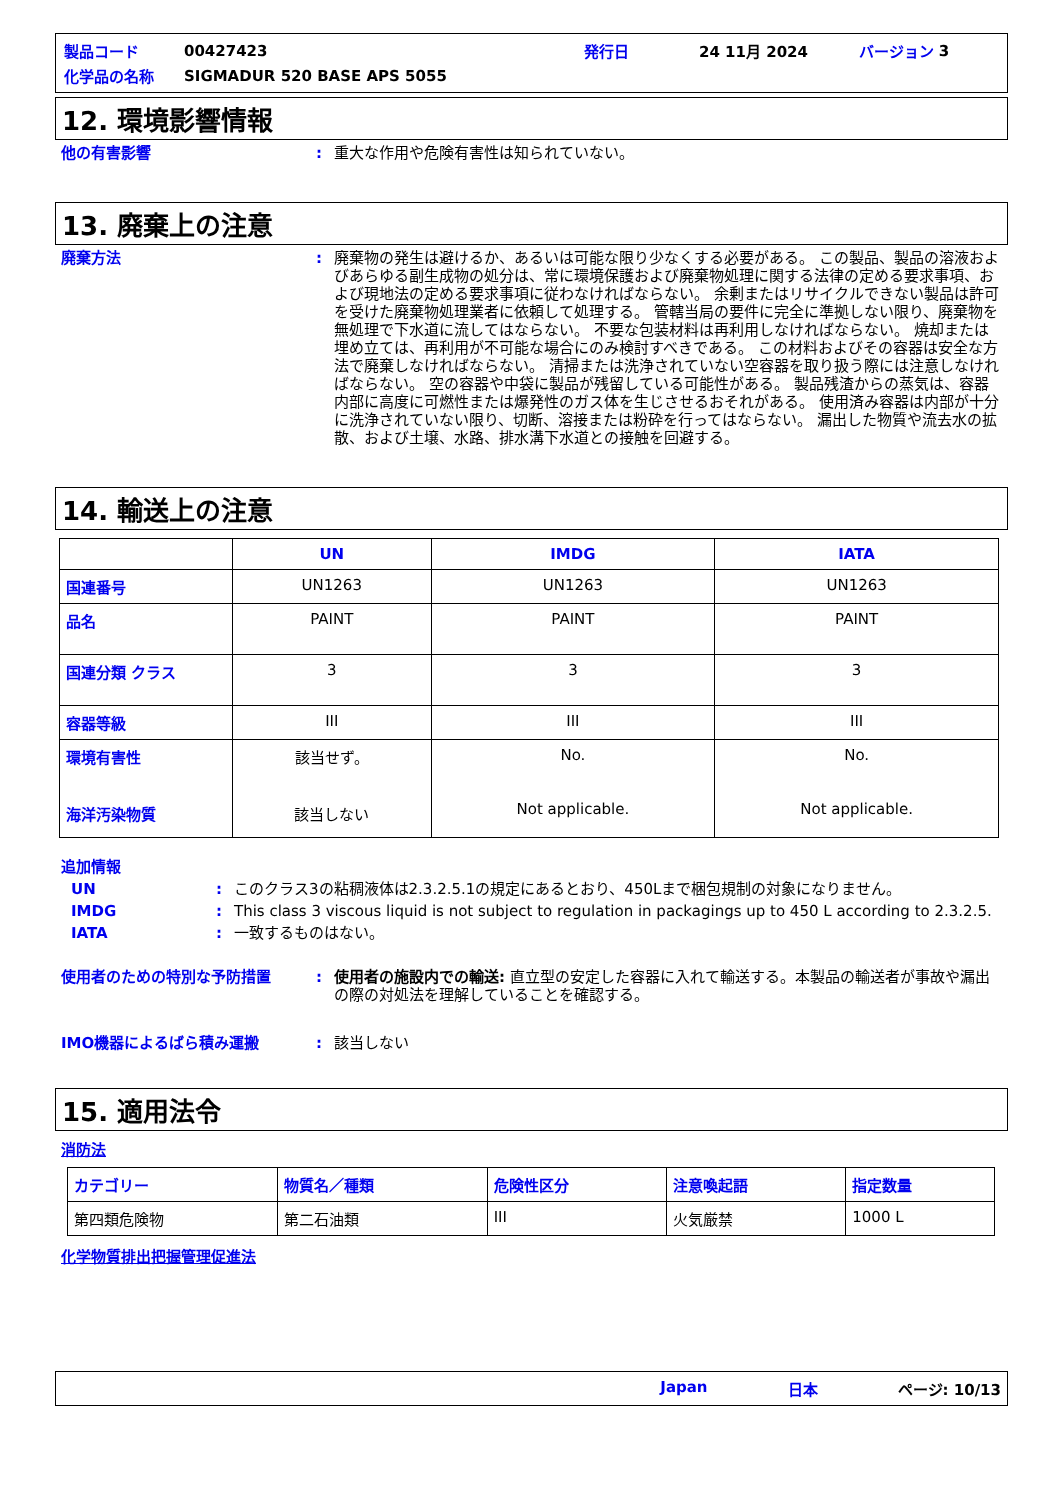製品コード 00427423 発行日 24 11月 2024 バージョン 3
化学品の名称 SIGMADUR 520 BASE APS 5055
12. 環境影響情報
他の有害影響: 重大な作用や危険有害性は知られていない。
13. 廃棄上の注意
廃棄方法: 廃棄物の発生は避けるか、あるいは可能な限り少なくする必要がある。 この製品、製品の溶液およびあらゆる副生成物の処分は、常に環境保護および廃棄物処理に関する法律の定める要求事項、および現地法の定める要求事項に従わなければならない。 余剰またはリサイクルできない製品は許可を受けた廃棄物処理業者に依頼して処理する。 管轄当局の要件に完全に準拠しない限り、廃棄物を無処理で下水道に流してはならない。 不要な包装材料は再利用しなければならない。 焼却または埋め立ては、再利用が不可能な場合にのみ検討すべきである。 この材料およびその容器は安全な方法で廃棄しなければならない。 清掃または洗浄されていない空容器を取り扱う際には注意しなければならない。 空の容器や中袋に製品が残留している可能性がある。 製品残渣からの蒸気は、容器内部に高度に可燃性または爆発性のガス体を生じさせるおそれがある。 使用済み容器は内部が十分に洗浄されていない限り、切断、溶接または粉砕を行ってはならない。 漏出した物質や流去水の拡散、および土壌、水路、排水溝下水道との接触を回避する。
14. 輸送上の注意
| | UN | IMDG | IATA |
| --- | --- | --- | --- |
| 国連番号 | UN1263 | UN1263 | UN1263 |
| 品名 | PAINT | PAINT | PAINT |
| 国連分類 クラス | 3 | 3 | 3 |
| 容器等級 | III | III | III |
| 環境有害性 海洋汚染物質 | 該当せず。 該当しない | No. Not applicable. | No. Not applicable. |
追加情報
UN: このクラス3の粘稠液体は2.3.2.5.1の規定にあるとおり、450Lまで梱包規制の対象になりません。
IMDG: This class 3 viscous liquid is not subject to regulation in packagings up to 450 L according to 2.3.2.5.
IATA: 一致するものはない。
使用者のための特別な予防措置: 使用者の施設内での輸送: 直立型の安定した容器に入れて輸送する。本製品の輸送者が事故や漏出の際の対処法を理解していることを確認する。
IMO機器によるばら積み運搬: 該当しない
15. 適用法令
消防法
| カテゴリー | 物質名／種類 | 危険性区分 | 注意喚起語 | 指定数量 |
| --- | --- | --- | --- | --- |
| 第四類危険物 | 第二石油類 | III | 火気厳禁 | 1000 L |
化学物質排出把握管理促進法
Japan 日本 ページ: 10/13